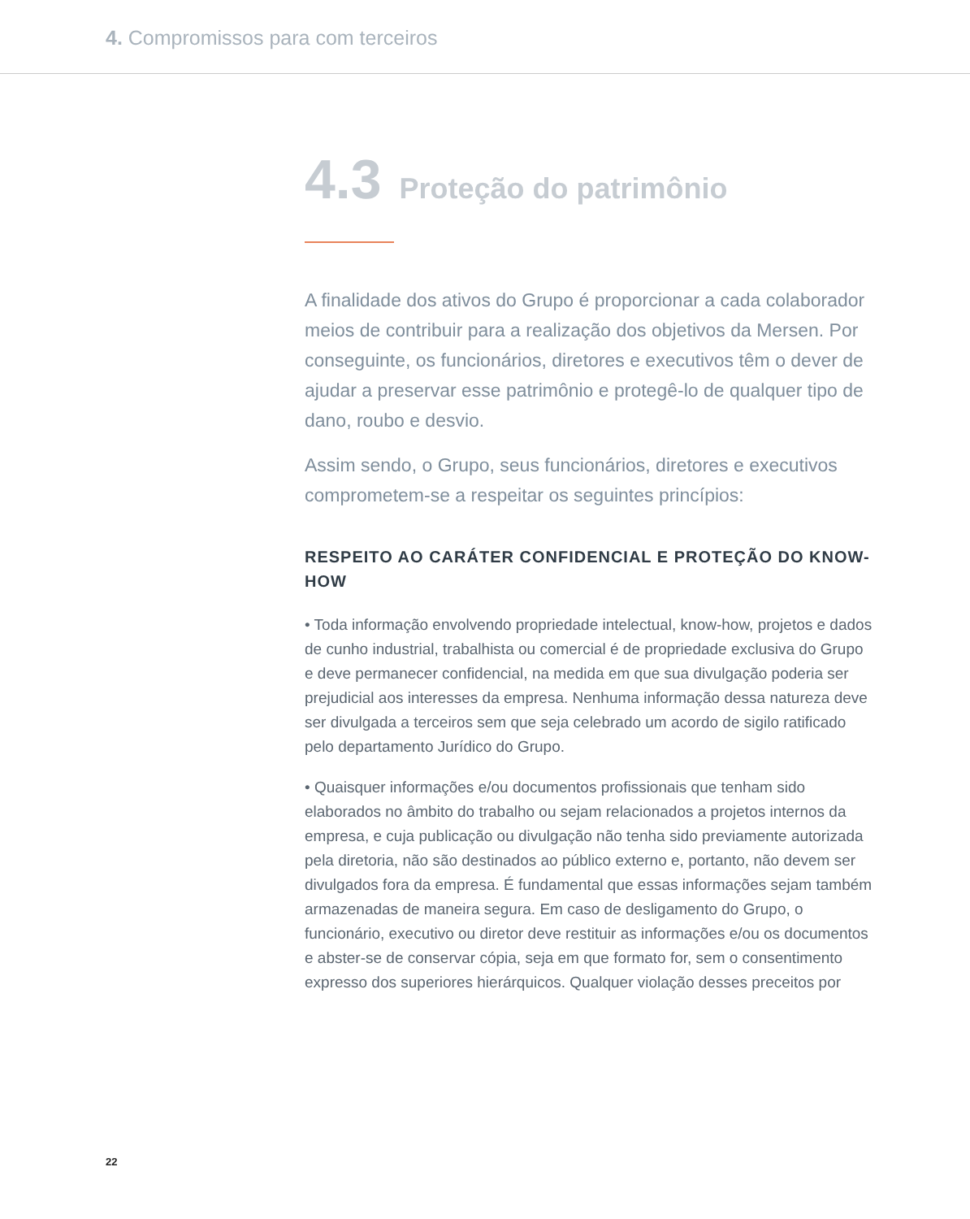4. Compromissos para com terceiros
4.3 Proteção do patrimônio
A finalidade dos ativos do Grupo é proporcionar a cada colaborador meios de contribuir para a realização dos objetivos da Mersen. Por conseguinte, os funcionários, diretores e executivos têm o dever de ajudar a preservar esse patrimônio e protegê-lo de qualquer tipo de dano, roubo e desvio.
Assim sendo, o Grupo, seus funcionários, diretores e executivos comprometem-se a respeitar os seguintes princípios:
RESPEITO AO CARÁTER CONFIDENCIAL E PROTEÇÃO DO KNOW-HOW
• Toda informação envolvendo propriedade intelectual, know-how, projetos e dados de cunho industrial, trabalhista ou comercial é de propriedade exclusiva do Grupo e deve permanecer confidencial, na medida em que sua divulgação poderia ser prejudicial aos interesses da empresa. Nenhuma informação dessa natureza deve ser divulgada a terceiros sem que seja celebrado um acordo de sigilo ratificado pelo departamento Jurídico do Grupo.
• Quaisquer informações e/ou documentos profissionais que tenham sido elaborados no âmbito do trabalho ou sejam relacionados a projetos internos da empresa, e cuja publicação ou divulgação não tenha sido previamente autorizada pela diretoria, não são destinados ao público externo e, portanto, não devem ser divulgados fora da empresa. É fundamental que essas informações sejam também armazenadas de maneira segura. Em caso de desligamento do Grupo, o funcionário, executivo ou diretor deve restituir as informações e/ou os documentos e abster-se de conservar cópia, seja em que formato for, sem o consentimento expresso dos superiores hierárquicos. Qualquer violação desses preceitos por
22